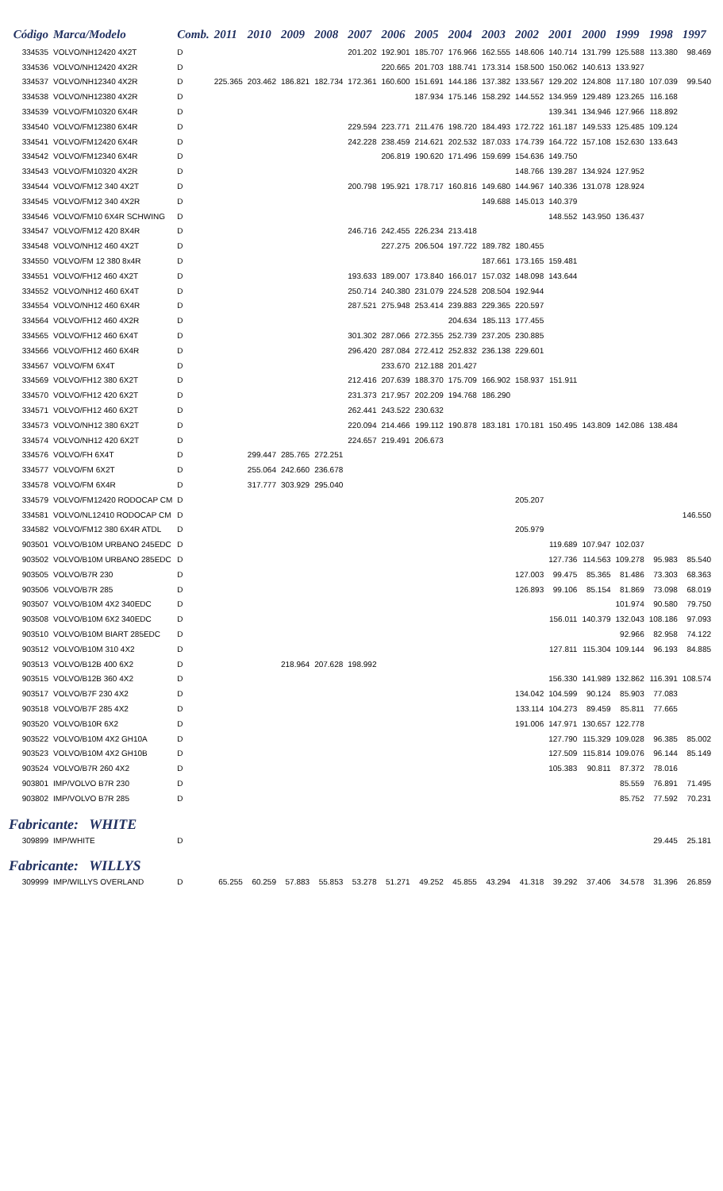| Código | Marca/Modelo | Comb. | 2011 | 2010 | 2009 | 2008 | 2007 | 2006 | 2005 | 2004 | 2003 | 2002 | 2001 | 2000 | 1999 | 1998 | 1997 |
| --- | --- | --- | --- | --- | --- | --- | --- | --- | --- | --- | --- | --- | --- | --- | --- | --- | --- |
| 334535 | VOLVO/NH12420 4X2T | D | | | | | 201.202 | 192.901 | 185.707 | 176.966 | 162.555 | 148.606 | 140.714 | 131.799 | 125.588 | 113.380 | 98.469 |
| 334536 | VOLVO/NH12420 4X2R | D | | | | | | 220.665 | 201.703 | 188.741 | 173.314 | 158.500 | 150.062 | 140.613 | 133.927 | | |
| 334537 | VOLVO/NH12340 4X2R | D | 225.365 | 203.462 | 186.821 | 182.734 | 172.361 | 160.600 | 151.691 | 144.186 | 137.382 | 133.567 | 129.202 | 124.808 | 117.180 | 107.039 | 99.540 |
| 334538 | VOLVO/NH12380 4X2R | D | | | | | | | 187.934 | 175.146 | 158.292 | 144.552 | 134.959 | 129.489 | 123.265 | 116.168 | |
| 334539 | VOLVO/FM10320 6X4R | D | | | | | | | | | | | 139.341 | 134.946 | 127.966 | 118.892 | |
| 334540 | VOLVO/FM12380 6X4R | D | | | | | 229.594 | 223.771 | 211.476 | 198.720 | 184.493 | 172.722 | 161.187 | 149.533 | 125.485 | 109.124 | |
| 334541 | VOLVO/FM12420 6X4R | D | | | | | 242.228 | 238.459 | 214.621 | 202.532 | 187.033 | 174.739 | 164.722 | 157.108 | 152.630 | 133.643 | |
| 334542 | VOLVO/FM12340 6X4R | D | | | | | | 206.819 | 190.620 | 171.496 | 159.699 | 154.636 | 149.750 | | | | |
| 334543 | VOLVO/FM10320 4X2R | D | | | | | | | | | | 148.766 | 139.287 | 134.924 | 127.952 | | |
| 334544 | VOLVO/FM12 340 4X2T | D | | | | | 200.798 | 195.921 | 178.717 | 160.816 | 149.680 | 144.967 | 140.336 | 131.078 | 128.924 | | |
| 334545 | VOLVO/FM12 340 4X2R | D | | | | | | | | | 149.688 | 145.013 | 140.379 | | | | |
| 334546 | VOLVO/FM10 6X4R SCHWING | D | | | | | | | | | | | 148.552 | 143.950 | 136.437 | | |
| 334547 | VOLVO/FM12 420 8X4R | D | | | | | 246.716 | 242.455 | 226.234 | 213.418 | | | | | | | |
| 334548 | VOLVO/NH12 460 4X2T | D | | | | | | 227.275 | 206.504 | 197.722 | 189.782 | 180.455 | | | | | |
| 334550 | VOLVO/FM 12 380 8x4R | D | | | | | | | | | 187.661 | 173.165 | 159.481 | | | | |
| 334551 | VOLVO/FH12 460 4X2T | D | | | | | 193.633 | 189.007 | 173.840 | 166.017 | 157.032 | 148.098 | 143.644 | | | | |
| 334552 | VOLVO/NH12 460 6X4T | D | | | | | 250.714 | 240.380 | 231.079 | 224.528 | 208.504 | 192.944 | | | | | |
| 334554 | VOLVO/NH12 460 6X4R | D | | | | | 287.521 | 275.948 | 253.414 | 239.883 | 229.365 | 220.597 | | | | | |
| 334564 | VOLVO/FH12 460 4X2R | D | | | | | | | | 204.634 | 185.113 | 177.455 | | | | | |
| 334565 | VOLVO/FH12 460 6X4T | D | | | | | 301.302 | 287.066 | 272.355 | 252.739 | 237.205 | 230.885 | | | | | |
| 334566 | VOLVO/FH12 460 6X4R | D | | | | | 296.420 | 287.084 | 272.412 | 252.832 | 236.138 | 229.601 | | | | | |
| 334567 | VOLVO/FM 6X4T | D | | | | | | 233.670 | 212.188 | 201.427 | | | | | | | |
| 334569 | VOLVO/FH12 380 6X2T | D | | | | | 212.416 | 207.639 | 188.370 | 175.709 | 166.902 | 158.937 | 151.911 | | | | |
| 334570 | VOLVO/FH12 420 6X2T | D | | | | | 231.373 | 217.957 | 202.209 | 194.768 | 186.290 | | | | | | |
| 334571 | VOLVO/FH12 460 6X2T | D | | | | | 262.441 | 243.522 | 230.632 | | | | | | | | |
| 334573 | VOLVO/NH12 380 6X2T | D | | | | | 220.094 | 214.466 | 199.112 | 190.878 | 183.181 | 170.181 | 150.495 | 143.809 | 142.086 | 138.484 | |
| 334574 | VOLVO/NH12 420 6X2T | D | | | | | 224.657 | 219.491 | 206.673 | | | | | | | | |
| 334576 | VOLVO/FH 6X4T | D | | 299.447 | 285.765 | 272.251 | | | | | | | | | | | |
| 334577 | VOLVO/FM 6X2T | D | | 255.064 | 242.660 | 236.678 | | | | | | | | | | | |
| 334578 | VOLVO/FM 6X4R | D | | 317.777 | 303.929 | 295.040 | | | | | | | | | | | |
| 334579 | VOLVO/FM12420 RODOCAP CM | D | | | | | | | | | | 205.207 | | | | | |
| 334581 | VOLVO/NL12410 RODOCAP CM | D | | | | | | | | | | | | | | | 146.550 |
| 334582 | VOLVO/FM12 380 6X4R ATDL | D | | | | | | | | | | 205.979 | | | | | |
| 903501 | VOLVO/B10M URBANO 245EDC | D | | | | | | | | | | | 119.689 | 107.947 | 102.037 | | |
| 903502 | VOLVO/B10M URBANO 285EDC | D | | | | | | | | | | | 127.736 | 114.563 | 109.278 | 95.983 | 85.540 |
| 903505 | VOLVO/B7R 230 | D | | | | | | | | | | 127.003 | 99.475 | 85.365 | 81.486 | 73.303 | 68.363 |
| 903506 | VOLVO/B7R 285 | D | | | | | | | | | | 126.893 | 99.106 | 85.154 | 81.869 | 73.098 | 68.019 |
| 903507 | VOLVO/B10M 4X2 340EDC | D | | | | | | | | | | | | | 101.974 | 90.580 | 79.750 |
| 903508 | VOLVO/B10M 6X2 340EDC | D | | | | | | | | | | | 156.011 | 140.379 | 132.043 | 108.186 | 97.093 |
| 903510 | VOLVO/B10M BIART 285EDC | D | | | | | | | | | | | | | 92.966 | 82.958 | 74.122 |
| 903512 | VOLVO/B10M 310 4X2 | D | | | | | | | | | | | 127.811 | 115.304 | 109.144 | 96.193 | 84.885 |
| 903513 | VOLVO/B12B 400 6X2 | D | | | 218.964 | 207.628 | 198.992 | | | | | | | | | | |
| 903515 | VOLVO/B12B 360 4X2 | D | | | | | | | | | | | 156.330 | 141.989 | 132.862 | 116.391 | 108.574 |
| 903517 | VOLVO/B7F 230 4X2 | D | | | | | | | | | | 134.042 | 104.599 | 90.124 | 85.903 | 77.083 | |
| 903518 | VOLVO/B7F 285 4X2 | D | | | | | | | | | | 133.114 | 104.273 | 89.459 | 85.811 | 77.665 | |
| 903520 | VOLVO/B10R 6X2 | D | | | | | | | | | | 191.006 | 147.971 | 130.657 | 122.778 | | |
| 903522 | VOLVO/B10M 4X2 GH10A | D | | | | | | | | | | | 127.790 | 115.329 | 109.028 | 96.385 | 85.002 |
| 903523 | VOLVO/B10M 4X2 GH10B | D | | | | | | | | | | | 127.509 | 115.814 | 109.076 | 96.144 | 85.149 |
| 903524 | VOLVO/B7R 260 4X2 | D | | | | | | | | | | | 105.383 | 90.811 | 87.372 | 78.016 | |
| 903801 | IMP/VOLVO B7R 230 | D | | | | | | | | | | | | | 85.559 | 76.891 | 71.495 |
| 903802 | IMP/VOLVO B7R 285 | D | | | | | | | | | | | | | 85.752 | 77.592 | 70.231 |
| Fabricante: WHITE | | | | | | | | | | | | | | | | | |
| 309899 | IMP/WHITE | D | | | | | | | | | | | | | | 29.445 | 25.181 |
| Fabricante: WILLYS | | | | | | | | | | | | | | | | | |
| 309999 | IMP/WILLYS OVERLAND | D | 65.255 | 60.259 | 57.883 | 55.853 | 53.278 | 51.271 | 49.252 | 45.855 | 43.294 | 41.318 | 39.292 | 37.406 | 34.578 | 31.396 | 26.859 |